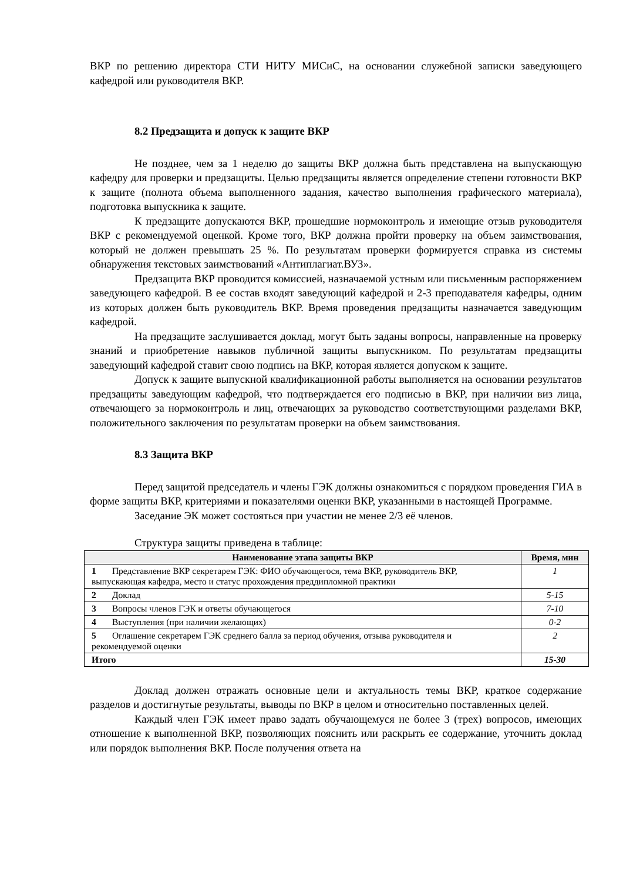ВКР по решению директора СТИ НИТУ МИСиС, на основании служебной записки заведующего кафедрой или руководителя ВКР.
8.2 Предзащита и допуск к защите ВКР
Не позднее, чем за 1 неделю до защиты ВКР должна быть представлена на выпускающую кафедру для проверки и предзащиты. Целью предзащиты является определение степени готовности ВКР к защите (полнота объема выполненного задания, качество выполнения графического материала), подготовка выпускника к защите.
К предзащите допускаются ВКР, прошедшие нормоконтроль и имеющие отзыв руководителя ВКР с рекомендуемой оценкой. Кроме того, ВКР должна пройти проверку на объем заимствования, который не должен превышать 25 %. По результатам проверки формируется справка из системы обнаружения текстовых заимствований «Антиплагиат.ВУЗ».
Предзащита ВКР проводится комиссией, назначаемой устным или письменным распоряжением заведующего кафедрой. В ее состав входят заведующий кафедрой и 2-3 преподавателя кафедры, одним из которых должен быть руководитель ВКР. Время проведения предзащиты назначается заведующим кафедрой.
На предзащите заслушивается доклад, могут быть заданы вопросы, направленные на проверку знаний и приобретение навыков публичной защиты выпускником. По результатам предзащиты заведующий кафедрой ставит свою подпись на ВКР, которая является допуском к защите.
Допуск к защите выпускной квалификационной работы выполняется на основании результатов предзащиты заведующим кафедрой, что подтверждается его подписью в ВКР, при наличии виз лица, отвечающего за нормоконтроль и лиц, отвечающих за руководство соответствующими разделами ВКР, положительного заключения по результатам проверки на объем заимствования.
8.3 Защита ВКР
Перед защитой председатель и члены ГЭК должны ознакомиться с порядком проведения ГИА в форме защиты ВКР, критериями и показателями оценки ВКР, указанными в настоящей Программе.
Заседание ЭК может состояться при участии не менее 2/3 её членов.
Структура защиты приведена в таблице:
| Наименование этапа защиты ВКР | Время, мин |
| --- | --- |
| 1 Представление ВКР секретарем ГЭК: ФИО обучающегося, тема ВКР, руководитель ВКР, выпускающая кафедра, место и статус прохождения преддипломной практики | 1 |
| 2 Доклад | 5-15 |
| 3 Вопросы членов ГЭК и ответы обучающегося | 7-10 |
| 4 Выступления (при наличии желающих) | 0-2 |
| 5 Оглашение секретарем ГЭК среднего балла за период обучения, отзыва руководителя и рекомендуемой оценки | 2 |
| Итого | 15-30 |
Доклад должен отражать основные цели и актуальность темы ВКР, краткое содержание разделов и достигнутые результаты, выводы по ВКР в целом и относительно поставленных целей.
Каждый член ГЭК имеет право задать обучающемуся не более 3 (трех) вопросов, имеющих отношение к выполненной ВКР, позволяющих пояснить или раскрыть ее содержание, уточнить доклад или порядок выполнения ВКР. После получения ответа на